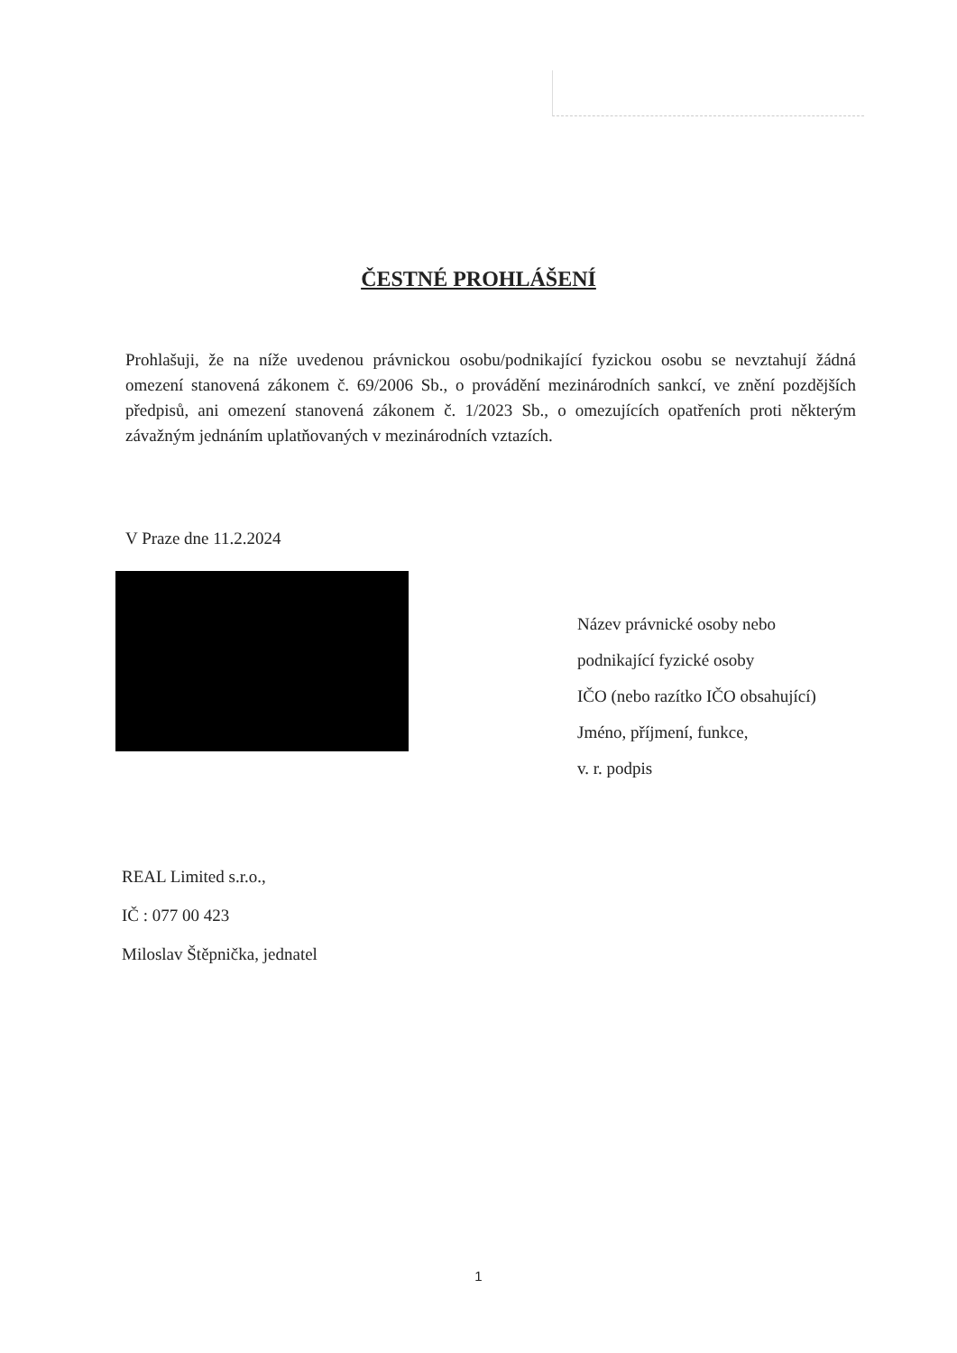ČESTNÉ PROHLÁŠENÍ
Prohlašuji, že na níže uvedenou právnickou osobu/podnikající fyzickou osobu se nevztahují žádná omezení stanovená zákonem č. 69/2006 Sb., o provádění mezinárodních sankcí, ve znění pozdějších předpisů, ani omezení stanovená zákonem č. 1/2023 Sb., o omezujících opatřeních proti některým závažným jednáním uplatňovaných v mezinárodních vztazích.
V Praze dne 11.2.2024
Název právnické osoby nebo
podnikající fyzické osoby
IČO (nebo razítko IČO obsahující)
Jméno, příjmení, funkce,
v. r. podpis
REAL Limited s.r.o.,
IČ : 077 00 423
Miloslav Štěpnička, jednatel
1